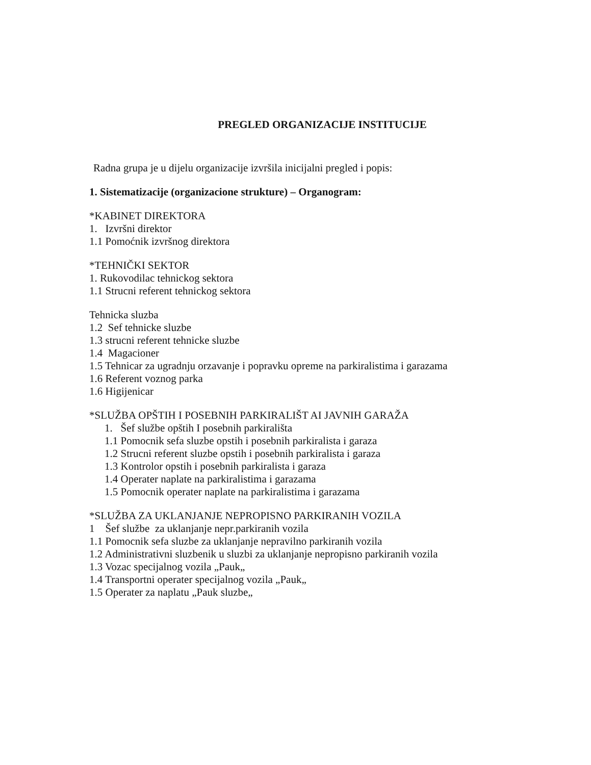PREGLED ORGANIZACIJE INSTITUCIJE
Radna grupa je u dijelu organizacije izvršila inicijalni pregled i popis:
1. Sistematizacije (organizacione strukture) – Organogram:
*KABINET DIREKTORA
1. Izvršni direktor
1.1 Pomoćnik izvršnog direktora
*TEHNIČKI SEKTOR
1. Rukovodilac tehnickog sektora
1.1 Strucni referent tehnickog sektora
Tehnicka sluzba
1.2 Sef tehnicke sluzbe
1.3 strucni referent tehnicke sluzbe
1.4 Magacioner
1.5 Tehnicar za ugradnju orzavanje i popravku opreme na parkiralistima i garazama
1.6 Referent voznog parka
1.6 Higijenicar
*SLUŽBA OPŠTIH I POSEBNIH PARKIRALIŠT AI JAVNIH GARAŽA
1. Šef službe opštih I posebnih parkirališta
1.1 Pomocnik sefa sluzbe opstih i posebnih parkiralista i garaza
1.2 Strucni referent sluzbe opstih i posebnih parkiralista i garaza
1.3 Kontrolor opstih i posebnih parkiralista i garaza
1.4 Operater naplate na parkiralistima i garazama
1.5 Pomocnik operater naplate na parkiralistima i garazama
*SLUŽBA ZA UKLANJANJE NEPROPISNO PARKIRANIH VOZILA
1 Šef službe za uklanjanje nepr.parkiranih vozila
1.1 Pomocnik sefa sluzbe za uklanjanje nepravilno parkiranih vozila
1.2 Administrativni sluzbenik u sluzbi za uklanjanje nepropisno parkiranih vozila
1.3 Vozac specijalnog vozila „Pauk„
1.4 Transportni operater specijalnog vozila „Pauk„
1.5 Operater za naplatu „Pauk sluzbe„